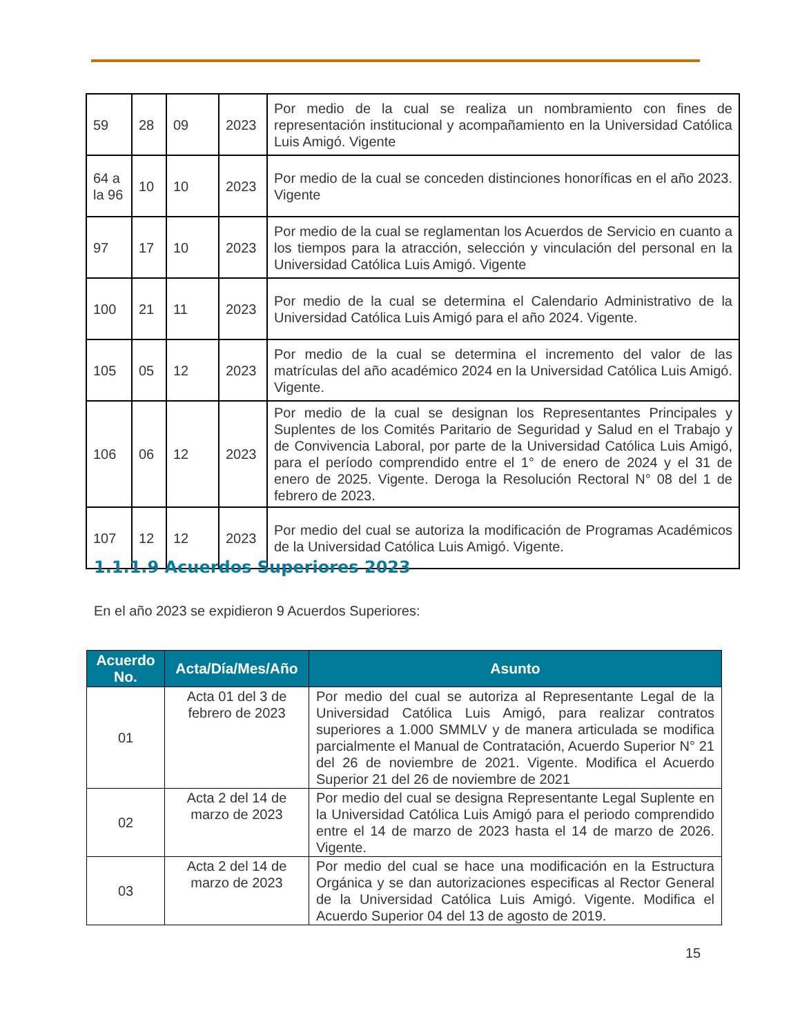| 59 | 28 | 09 | 2023 | Por medio de la cual se realiza un nombramiento con fines de representación institucional y acompañamiento en la Universidad Católica Luis Amigó. Vigente |
| 64 a la 96 | 10 | 10 | 2023 | Por medio de la cual se conceden distinciones honoríficas en el año 2023. Vigente |
| 97 | 17 | 10 | 2023 | Por medio de la cual se reglamentan los Acuerdos de Servicio en cuanto a los tiempos para la atracción, selección y vinculación del personal en la Universidad Católica Luis Amigó. Vigente |
| 100 | 21 | 11 | 2023 | Por medio de la cual se determina el Calendario Administrativo de la Universidad Católica Luis Amigó para el año 2024. Vigente. |
| 105 | 05 | 12 | 2023 | Por medio de la cual se determina el incremento del valor de las matrículas del año académico 2024 en la Universidad Católica Luis Amigó. Vigente. |
| 106 | 06 | 12 | 2023 | Por medio de la cual se designan los Representantes Principales y Suplentes de los Comités Paritario de Seguridad y Salud en el Trabajo y de Convivencia Laboral, por parte de la Universidad Católica Luis Amigó, para el período comprendido entre el 1° de enero de 2024 y el 31 de enero de 2025. Vigente. Deroga la Resolución Rectoral N° 08 del 1 de febrero de 2023. |
| 107 | 12 | 12 | 2023 | Por medio del cual se autoriza la modificación de Programas Académicos de la Universidad Católica Luis Amigó. Vigente. |
1.1.1.9 Acuerdos Superiores 2023
En el año 2023 se expidieron 9 Acuerdos Superiores:
| Acuerdo No. | Acta/Día/Mes/Año | Asunto |
| --- | --- | --- |
| 01 | Acta 01 del 3 de febrero de 2023 | Por medio del cual se autoriza al Representante Legal de la Universidad Católica Luis Amigó, para realizar contratos superiores a 1.000 SMMLV y de manera articulada se modifica parcialmente el Manual de Contratación, Acuerdo Superior N° 21 del 26 de noviembre de 2021. Vigente. Modifica el Acuerdo Superior 21 del 26 de noviembre de 2021 |
| 02 | Acta 2 del 14 de marzo de 2023 | Por medio del cual se designa Representante Legal Suplente en la Universidad Católica Luis Amigó para el periodo comprendido entre el 14 de marzo de 2023 hasta el 14 de marzo de 2026. Vigente. |
| 03 | Acta 2 del 14 de marzo de 2023 | Por medio del cual se hace una modificación en la Estructura Orgánica y se dan autorizaciones especificas al Rector General de la Universidad Católica Luis Amigó. Vigente. Modifica el Acuerdo Superior 04 del 13 de agosto de 2019. |
15